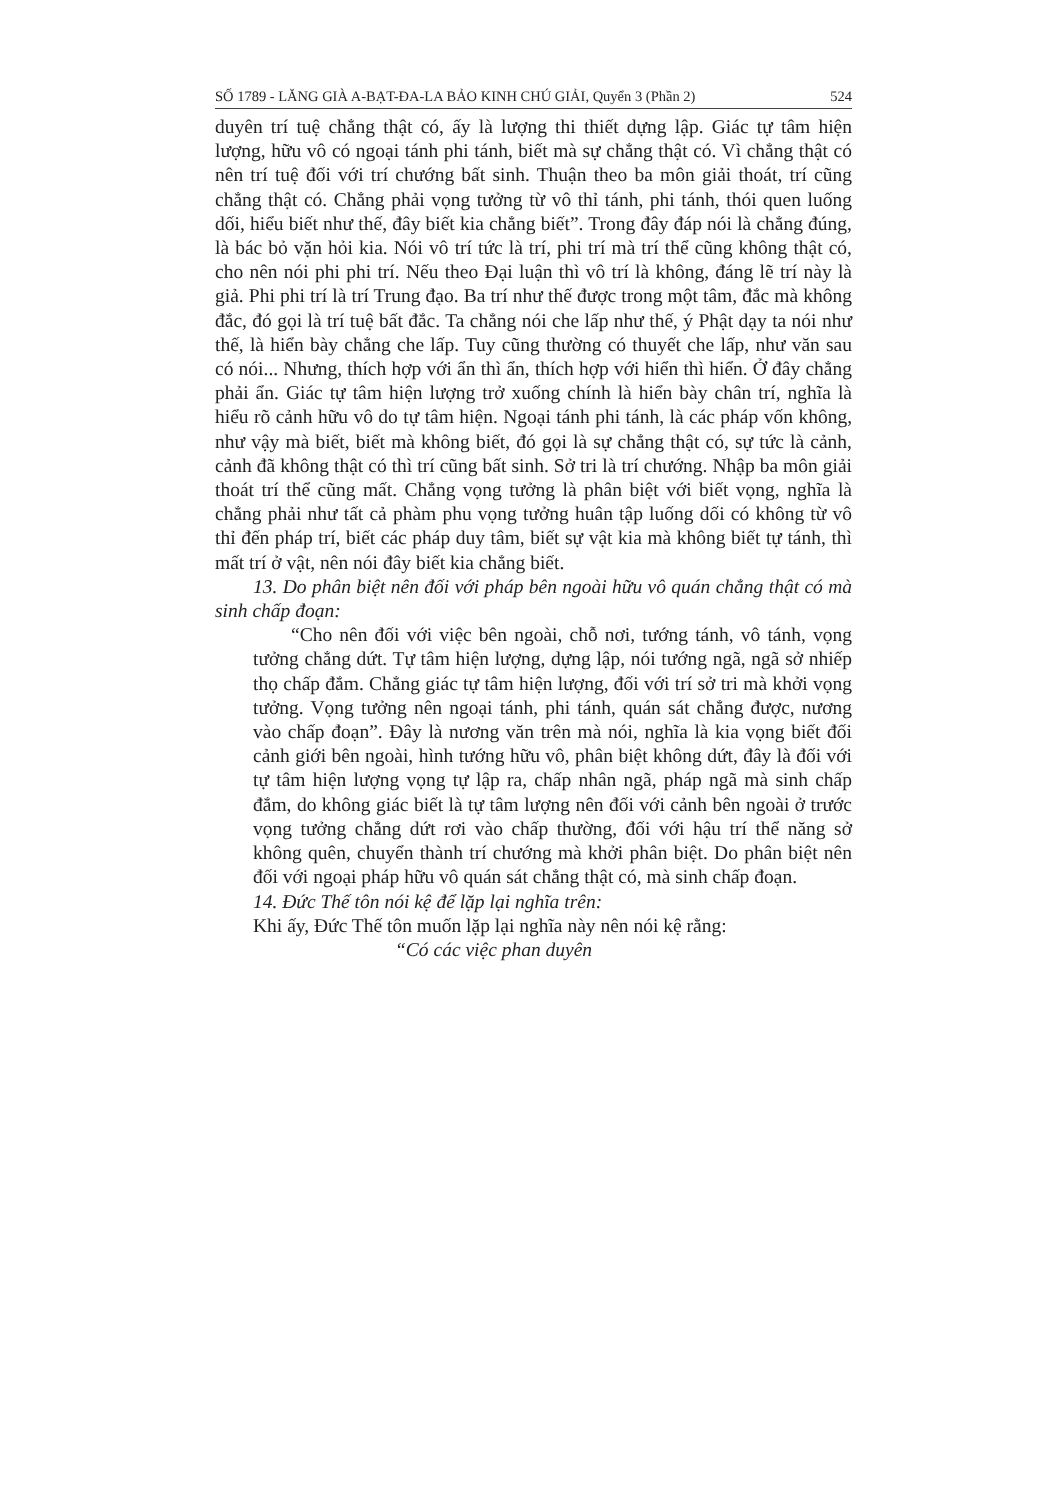SỐ 1789 - LĂNG GIÀ A-BẠT-ĐA-LA BẢO KINH CHÚ GIẢI, Quyển 3 (Phần 2) 524
duyên trí tuệ chẳng thật có, ấy là lượng thi thiết dựng lập. Giác tự tâm hiện lượng, hữu vô có ngoại tánh phi tánh, biết mà sự chẳng thật có. Vì chẳng thật có nên trí tuệ đối với trí chướng bất sinh. Thuận theo ba môn giải thoát, trí cũng chẳng thật có. Chẳng phải vọng tưởng từ vô thỉ tánh, phi tánh, thói quen luống dối, hiểu biết như thế, đây biết kia chẳng biết”. Trong đây đáp nói là chẳng đúng, là bác bỏ vặn hỏi kia. Nói vô trí tức là trí, phi trí mà trí thể cũng không thật có, cho nên nói phi phi trí. Nếu theo Đại luận thì vô trí là không, đáng lẽ trí này là giả. Phi phi trí là trí Trung đạo. Ba trí như thế được trong một tâm, đắc mà không đắc, đó gọi là trí tuệ bất đắc. Ta chẳng nói che lấp như thế, ý Phật dạy ta nói như thế, là hiển bày chẳng che lấp. Tuy cũng thường có thuyết che lấp, như văn sau có nói... Nhưng, thích hợp với ẩn thì ẩn, thích hợp với hiển thì hiển. Ở đây chẳng phải ẩn. Giác tự tâm hiện lượng trở xuống chính là hiển bày chân trí, nghĩa là hiểu rõ cảnh hữu vô do tự tâm hiện. Ngoại tánh phi tánh, là các pháp vốn không, như vậy mà biết, biết mà không biết, đó gọi là sự chẳng thật có, sự tức là cảnh, cảnh đã không thật có thì trí cũng bất sinh. Sở tri là trí chướng. Nhập ba môn giải thoát trí thể cũng mất. Chẳng vọng tưởng là phân biệt với biết vọng, nghĩa là chẳng phải như tất cả phàm phu vọng tưởng huân tập luống dối có không từ vô thỉ đến pháp trí, biết các pháp duy tâm, biết sự vật kia mà không biết tự tánh, thì mất trí ở vật, nên nói đây biết kia chẳng biết.
13. Do phân biệt nên đối với pháp bên ngoài hữu vô quán chẳng thật có mà sinh chấp đoạn:
“Cho nên đối với việc bên ngoài, chỗ nơi, tướng tánh, vô tánh, vọng tưởng chẳng dứt. Tự tâm hiện lượng, dựng lập, nói tướng ngã, ngã sở nhiếp thọ chấp đắm. Chẳng giác tự tâm hiện lượng, đối với trí sở tri mà khởi vọng tưởng. Vọng tưởng nên ngoại tánh, phi tánh, quán sát chẳng được, nương vào chấp đoạn”. Đây là nương văn trên mà nói, nghĩa là kia vọng biết đối cảnh giới bên ngoài, hình tướng hữu vô, phân biệt không dứt, đây là đối với tự tâm hiện lượng vọng tự lập ra, chấp nhân ngã, pháp ngã mà sinh chấp đắm, do không giác biết là tự tâm lượng nên đối với cảnh bên ngoài ở trước vọng tưởng chẳng dứt rơi vào chấp thường, đối với hậu trí thể năng sở không quên, chuyển thành trí chướng mà khởi phân biệt. Do phân biệt nên đối với ngoại pháp hữu vô quán sát chẳng thật có, mà sinh chấp đoạn.
14. Đức Thế tôn nói kệ để lặp lại nghĩa trên:
Khi ấy, Đức Thế tôn muốn lặp lại nghĩa này nên nói kệ rằng:
“Có các việc phan duyên